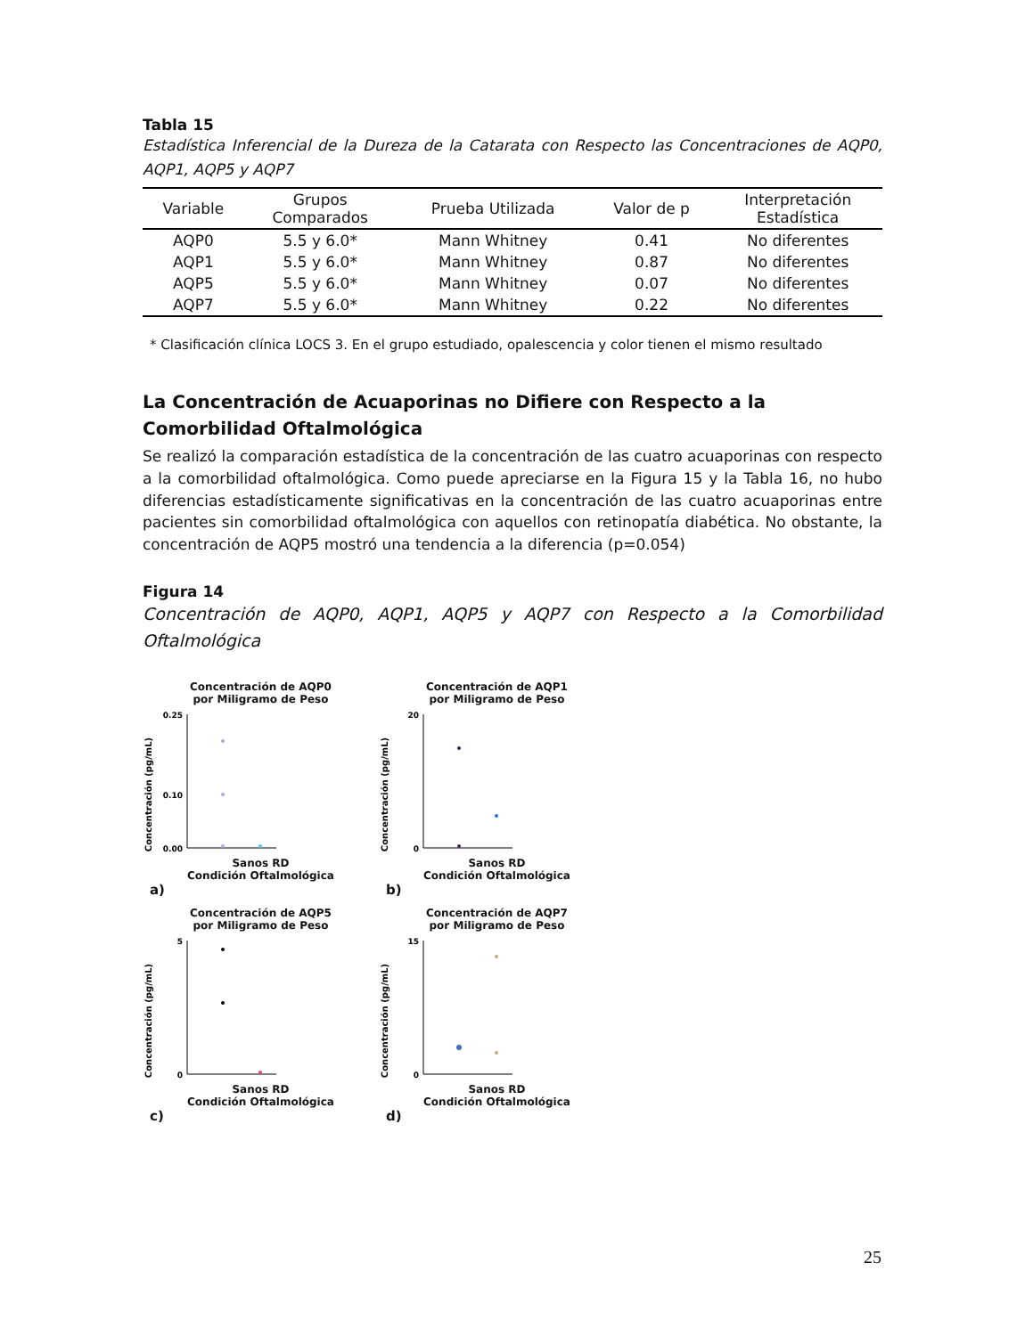Tabla 15
Estadística Inferencial de la Dureza de la Catarata con Respecto las Concentraciones de AQP0, AQP1, AQP5 y AQP7
| Variable | Grupos Comparados | Prueba Utilizada | Valor de p | Interpretación Estadística |
| --- | --- | --- | --- | --- |
| AQP0 | 5.5 y 6.0* | Mann Whitney | 0.41 | No diferentes |
| AQP1 | 5.5 y 6.0* | Mann Whitney | 0.87 | No diferentes |
| AQP5 | 5.5 y 6.0* | Mann Whitney | 0.07 | No diferentes |
| AQP7 | 5.5 y 6.0* | Mann Whitney | 0.22 | No diferentes |
* Clasificación clínica LOCS 3. En el grupo estudiado, opalescencia y color tienen el mismo resultado
La Concentración de Acuaporinas no Difiere con Respecto a la Comorbilidad Oftalmológica
Se realizó la comparación estadística de la concentración de las cuatro acuaporinas con respecto a la comorbilidad oftalmológica. Como puede apreciarse en la Figura 15 y la Tabla 16, no hubo diferencias estadísticamente significativas en la concentración de las cuatro acuaporinas entre pacientes sin comorbilidad oftalmológica con aquellos con retinopatía diabética. No obstante, la concentración de AQP5 mostró una tendencia a la diferencia (p=0.054)
Figura 14
Concentración de AQP0, AQP1, AQP5 y AQP7 con Respecto a la Comorbilidad Oftalmológica
Concentración de AQP0
por Miligramo de Peso
Concentración (pg/mL)
0.25
0.10
0.00
Sanos RD
Condición Oftalmológica
a)
Concentración de AQP1
por Miligramo de Peso
Concentración (pg/mL)
20
0
Sanos RD
Condición Oftalmológica
b)
Concentración de AQP5
por Miligramo de Peso
Concentración (pg/mL)
5
0
Sanos RD
Condición Oftalmológica
c)
Concentración de AQP7
por Miligramo de Peso
Concentración (pg/mL)
15
0
Sanos RD
Condición Oftalmológica
d)
25